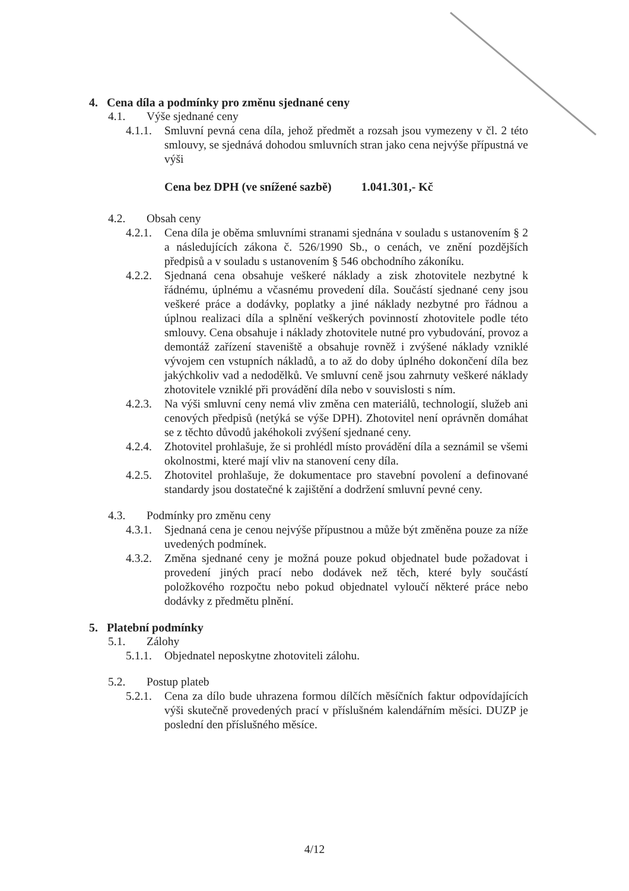4. Cena díla a podmínky pro změnu sjednané ceny
4.1. Výše sjednané ceny
4.1.1. Smluvní pevná cena díla, jehož předmět a rozsah jsou vymezeny v čl. 2 této smlouvy, se sjednává dohodou smluvních stran jako cena nejvýše přípustná ve výši
Cena bez DPH (ve snížené sazbě) 1.041.301,- Kč
4.2. Obsah ceny
4.2.1. Cena díla je oběma smluvními stranami sjednána v souladu s ustanovením § 2 a následujících zákona č. 526/1990 Sb., o cenách, ve znění pozdějších předpisů a v souladu s ustanovením § 546 obchodního zákoníku.
4.2.2. Sjednaná cena obsahuje veškeré náklady a zisk zhotovitele nezbytné k řádnému, úplnému a včasnému provedení díla. Součástí sjednané ceny jsou veškeré práce a dodávky, poplatky a jiné náklady nezbytné pro řádnou a úplnou realizaci díla a splnění veškerých povinností zhotovitele podle této smlouvy. Cena obsahuje i náklady zhotovitele nutné pro vybudování, provoz a demontáž zařízení staveniště a obsahuje rovněž i zvýšené náklady vzniklé vývojem cen vstupních nákladů, a to až do doby úplného dokončení díla bez jakýchkoliv vad a nedodělků. Ve smluvní ceně jsou zahrnuty veškeré náklady zhotovitele vzniklé při provádění díla nebo v souvislosti s ním.
4.2.3. Na výši smluvní ceny nemá vliv změna cen materiálů, technologií, služeb ani cenových předpisů (netýká se výše DPH). Zhotovitel není oprávněn domáhat se z těchto důvodů jakéhokoli zvýšení sjednané ceny.
4.2.4. Zhotovitel prohlašuje, že si prohlédl místo provádění díla a seznámil se všemi okolnostmi, které mají vliv na stanovení ceny díla.
4.2.5. Zhotovitel prohlašuje, že dokumentace pro stavební povolení a definované standardy jsou dostatečné k zajištění a dodržení smluvní pevné ceny.
4.3. Podmínky pro změnu ceny
4.3.1. Sjednaná cena je cenou nejvýše přípustnou a může být změněna pouze za níže uvedených podmínek.
4.3.2. Změna sjednané ceny je možná pouze pokud objednatel bude požadovat i provedení jiných prací nebo dodávek než těch, které byly součástí položkového rozpočtu nebo pokud objednatel vyloučí některé práce nebo dodávky z předmětu plnění.
5. Platební podmínky
5.1. Zálohy
5.1.1. Objednatel neposkytne zhotoviteli zálohu.
5.2. Postup plateb
5.2.1. Cena za dílo bude uhrazena formou dílčích měsíčních faktur odpovídajících výši skutečně provedených prací v příslušném kalendářním měsíci. DUZP je poslední den příslušného měsíce.
4/12